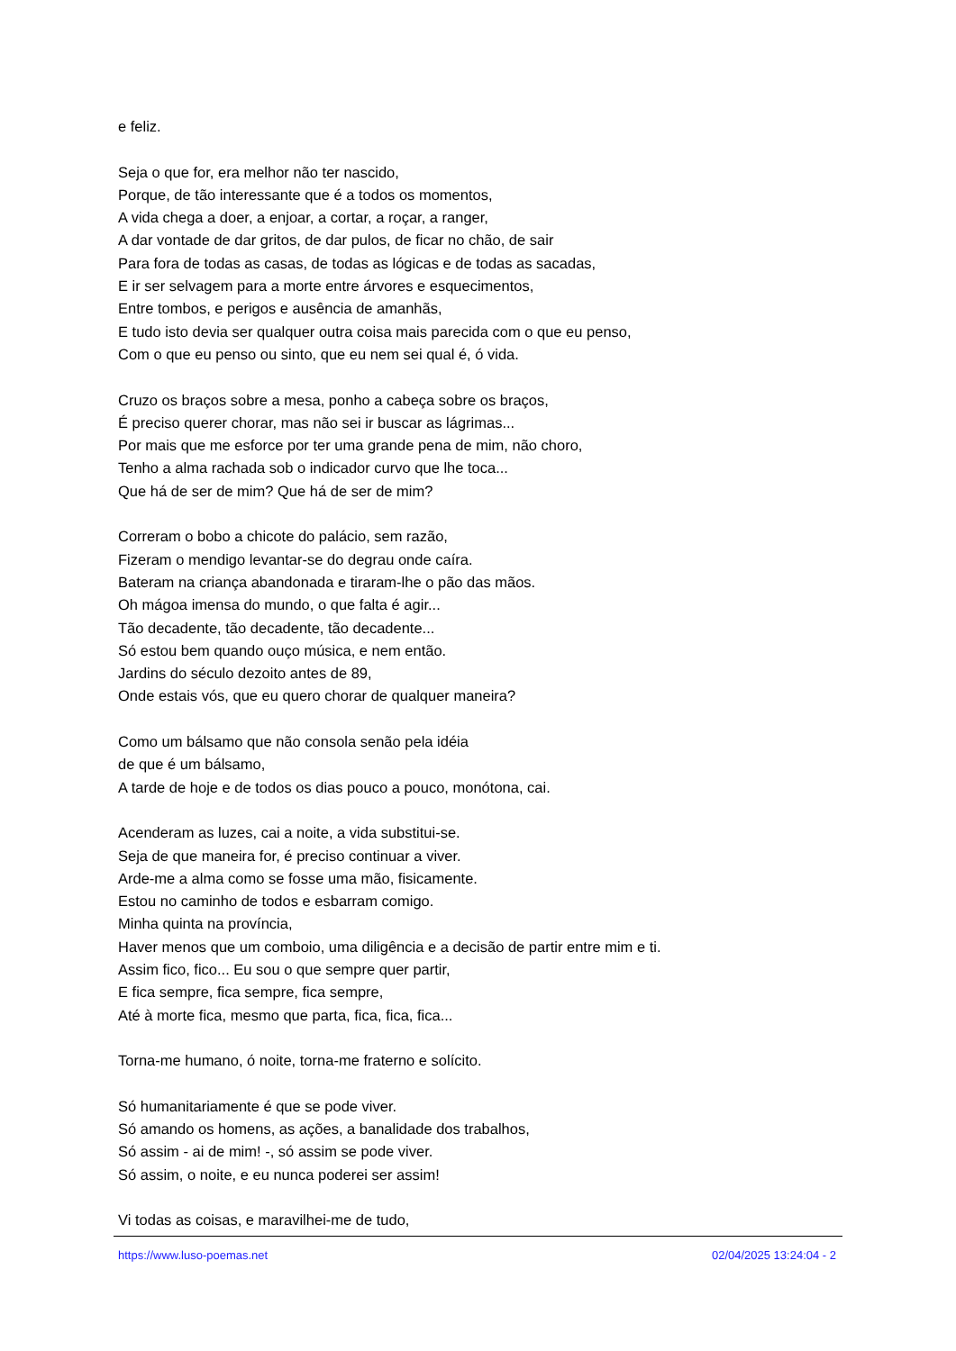e feliz.
Seja o que for, era melhor não ter nascido,
Porque, de tão interessante que é a todos os momentos,
A vida chega a doer, a enjoar, a cortar, a roçar, a ranger,
A dar vontade de dar gritos, de dar pulos, de ficar no chão, de sair
Para fora de todas as casas, de todas as lógicas e de todas as sacadas,
E ir ser selvagem para a morte entre árvores e esquecimentos,
Entre tombos, e perigos e ausência de amanhãs,
E tudo isto devia ser qualquer outra coisa mais parecida com o que eu penso,
Com o que eu penso ou sinto, que eu nem sei qual é, ó vida.
Cruzo os braços sobre a mesa, ponho a cabeça sobre os braços,
É preciso querer chorar, mas não sei ir buscar as lágrimas...
Por mais que me esforce por ter uma grande pena de mim, não choro,
Tenho a alma rachada sob o indicador curvo que lhe toca...
Que há de ser de mim? Que há de ser de mim?
Correram o bobo a chicote do palácio, sem razão,
Fizeram o mendigo levantar-se do degrau onde caíra.
Bateram na criança abandonada e tiraram-lhe o pão das mãos.
Oh mágoa imensa do mundo, o que falta é agir...
Tão decadente, tão decadente, tão decadente...
Só estou bem quando ouço música, e nem então.
Jardins do século dezoito antes de 89,
Onde estais vós, que eu quero chorar de qualquer maneira?
Como um bálsamo que não consola senão pela idéia
de que é um bálsamo,
A tarde de hoje e de todos os dias pouco a pouco, monótona, cai.
Acenderam as luzes, cai a noite, a vida substitui-se.
Seja de que maneira for, é preciso continuar a viver.
Arde-me a alma como se fosse uma mão, fisicamente.
Estou no caminho de todos e esbarram comigo.
Minha quinta na província,
Haver menos que um comboio, uma diligência e a decisão de partir entre mim e ti.
Assim fico, fico... Eu sou o que sempre quer partir,
E fica sempre, fica sempre, fica sempre,
Até à morte fica, mesmo que parta, fica, fica, fica...
Torna-me humano, ó noite, torna-me fraterno e solícito.
Só humanitariamente é que se pode viver.
Só amando os homens, as ações, a banalidade dos trabalhos,
Só assim - ai de mim! -, só assim se pode viver.
Só assim, o noite, e eu nunca poderei ser assim!
Vi todas as coisas, e maravilhei-me de tudo,
https://www.luso-poemas.net 02/04/2025 13:24:04 - 2